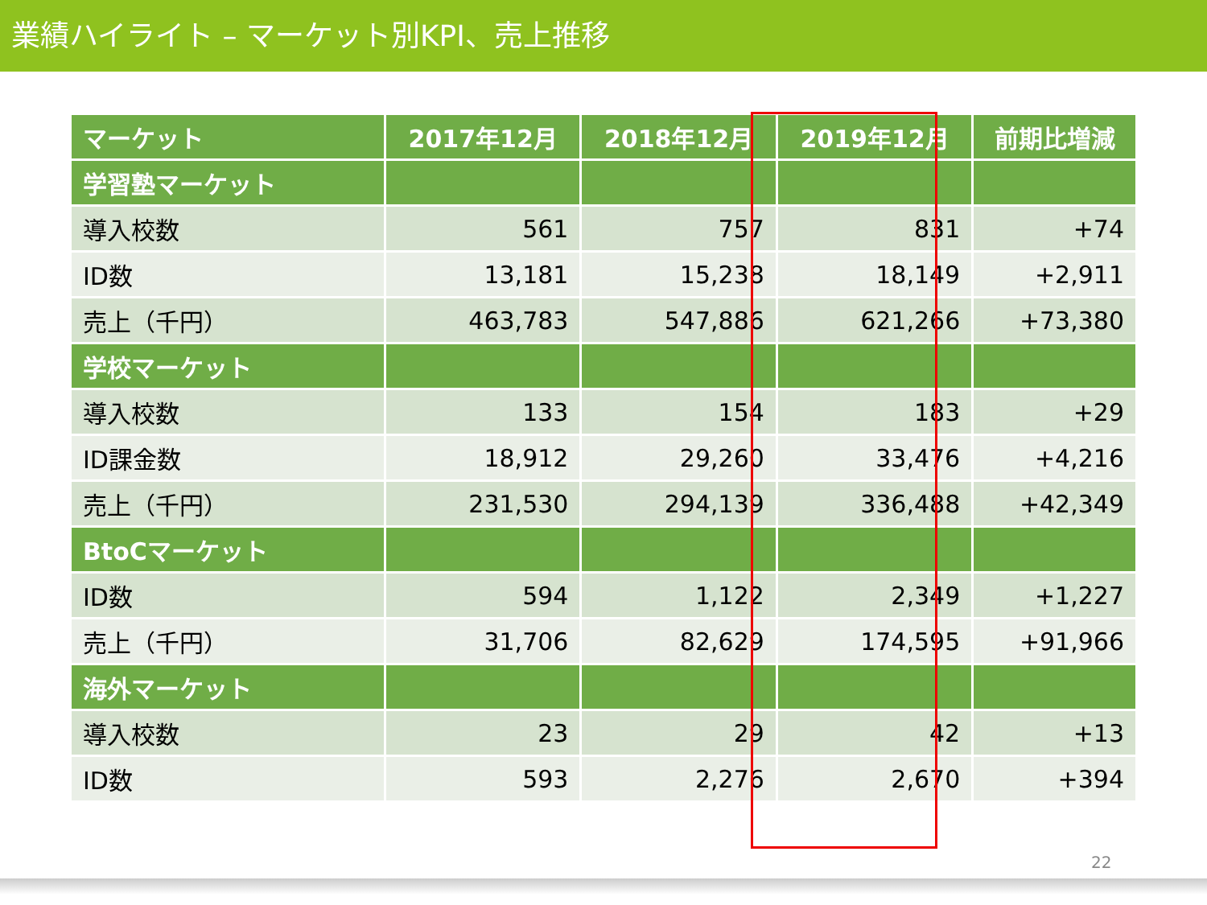業績ハイライト – マーケット別KPI、売上推移
| マーケット | 2017年12月 | 2018年12月 | 2019年12月 | 前期比増減 |
| --- | --- | --- | --- | --- |
| 学習塾マーケット | | | | |
| 導入校数 | 561 | 757 | 831 | +74 |
| ID数 | 13,181 | 15,238 | 18,149 | +2,911 |
| 売上（千円） | 463,783 | 547,886 | 621,266 | +73,380 |
| 学校マーケット | | | | |
| 導入校数 | 133 | 154 | 183 | +29 |
| ID課金数 | 18,912 | 29,260 | 33,476 | +4,216 |
| 売上（千円） | 231,530 | 294,139 | 336,488 | +42,349 |
| BtoCマーケット | | | | |
| ID数 | 594 | 1,122 | 2,349 | +1,227 |
| 売上（千円） | 31,706 | 82,629 | 174,595 | +91,966 |
| 海外マーケット | | | | |
| 導入校数 | 23 | 29 | 42 | +13 |
| ID数 | 593 | 2,276 | 2,670 | +394 |
22